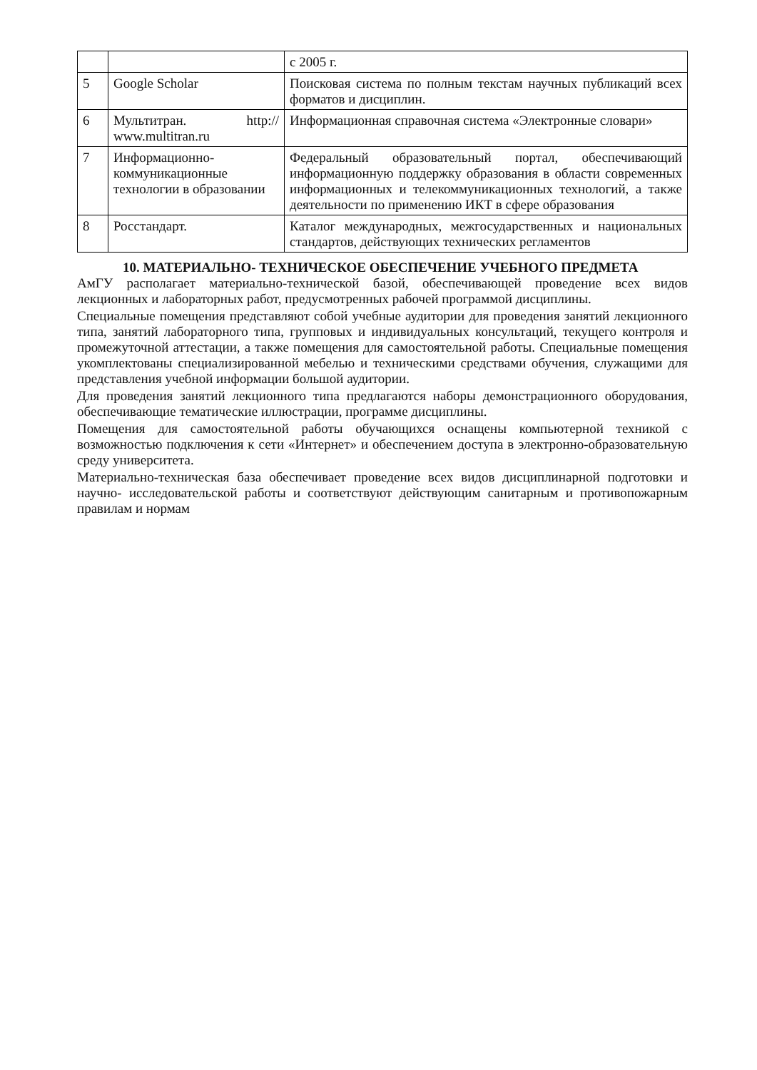| | | с 2005 г. |
| 5 | Google Scholar | Поисковая система по полным текстам научных публикаций всех форматов и дисциплин. |
| 6 | Мультитран. http:// www.multitran.ru | Информационная справочная система «Электронные словари» |
| 7 | Информационно-коммуникационные технологии в образовании | Федеральный образовательный портал, обеспечивающий информационную поддержку образования в области современных информационных и телекоммуникационных технологий, а также деятельности по применению ИКТ в сфере образования |
| 8 | Росстандарт. | Каталог международных, межгосударственных и национальных стандартов, действующих технических регламентов |
10. МАТЕРИАЛЬНО- ТЕХНИЧЕСКОЕ ОБЕСПЕЧЕНИЕ УЧЕБНОГО ПРЕДМЕТА
АмГУ располагает материально-технической базой, обеспечивающей проведение всех видов лекционных и лабораторных работ, предусмотренных рабочей программой дисциплины.
Специальные помещения представляют собой учебные аудитории для проведения занятий лекционного типа, занятий лабораторного типа, групповых и индивидуальных консультаций, текущего контроля и промежуточной аттестации, а также помещения для самостоятельной работы. Специальные помещения укомплектованы специализированной мебелью и техническими средствами обучения, служащими для представления учебной информации большой аудитории.
Для проведения занятий лекционного типа предлагаются наборы демонстрационного оборудования, обеспечивающие тематические иллюстрации, программе дисциплины.
Помещения для самостоятельной работы обучающихся оснащены компьютерной техникой с возможностью подключения к сети «Интернет» и обеспечением доступа в электронно-образовательную среду университета.
Материально-техническая база обеспечивает проведение всех видов дисциплинарной подготовки и научно- исследовательской работы и соответствуют действующим санитарным и противопожарным правилам и нормам